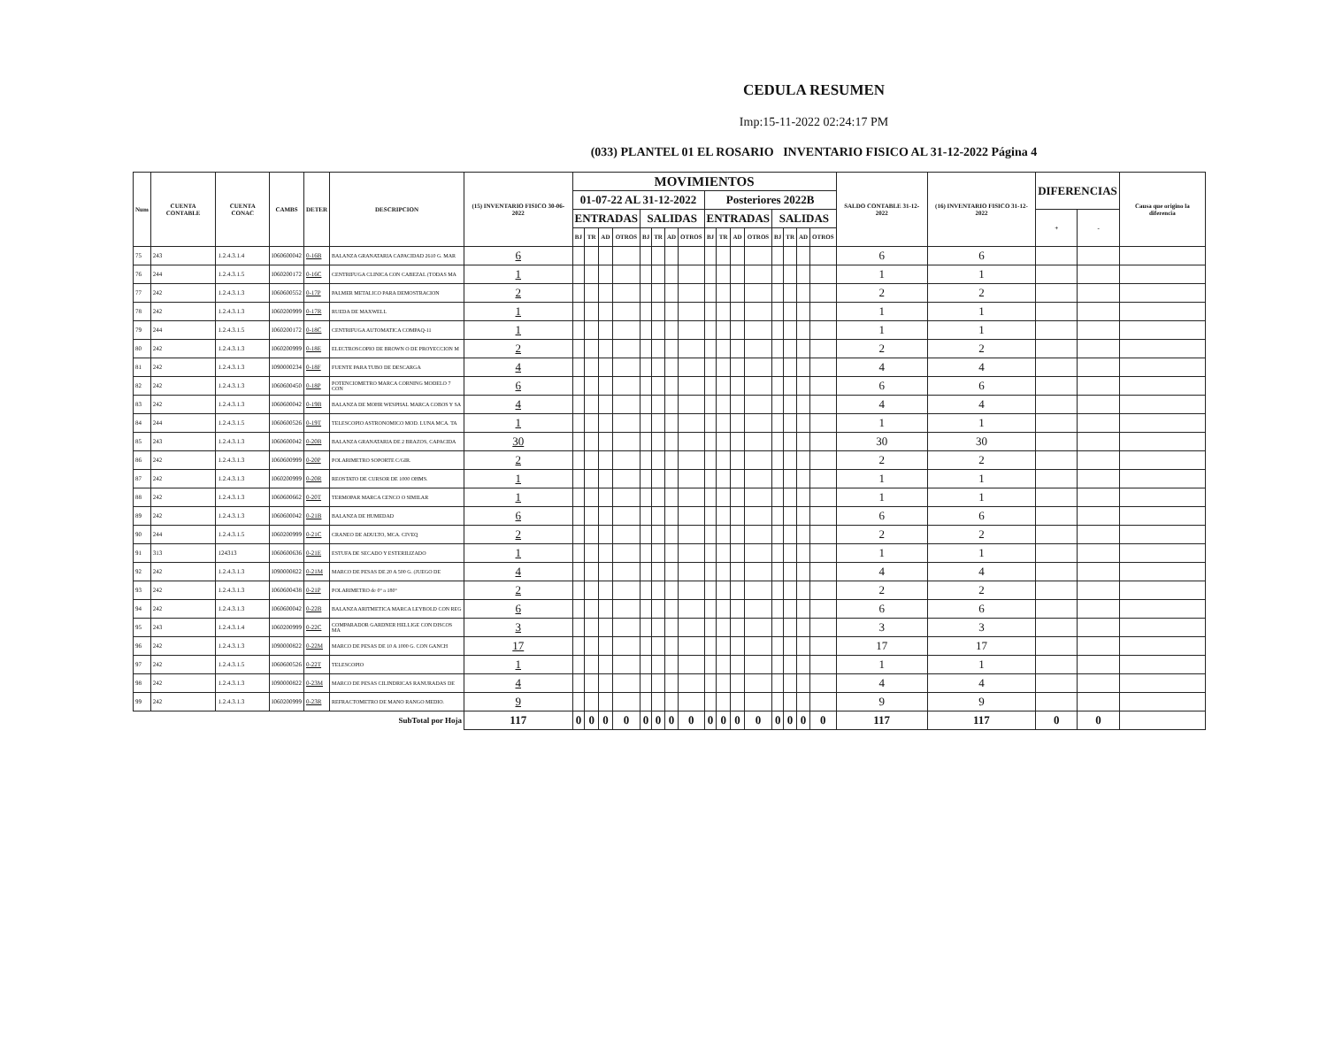CEDULA RESUMEN
Imp:15-11-2022 02:24:17 PM
(033) PLANTEL 01 EL ROSARIO INVENTARIO FISICO AL 31-12-2022 Página 4
| Num | CUENTA CONTABLE | CUENTA CONAC | CAMBS | DETER | DESCRIPCION | (15) INVENTARIO FISICO 30-06-2022 | MOVIMIENTOS | | | | | | | | | | | | | | | | SALDO CONTABLE 31-12-2022 | (16) INVENTARIO FISICO 31-12-2022 | DIFERENCIAS | | Causa que origino la diferencia |
| --- | --- | --- | --- | --- | --- | --- | --- | --- | --- | --- | --- | --- | --- | --- | --- | --- | --- | --- | --- | --- | --- | --- | --- | --- | --- | --- | --- |
| | | | | | | | 01-07-22 AL 31-12-2022 | | | | | | | | Posteriores 2022B | | | | | | | | | | | | |
| | | | | | | | ENTRADAS | | | | SALIDAS | | | | ENTRADAS | | | | SALIDAS | | | | | | + | - | |
| | | | | | | | BJ | TR | AD | OTROS | BJ | TR | AD | OTROS | BJ | TR | AD | OTROS | BJ | TR | AD | OTROS | | | | | |
| 75 | 243 | 1.2.4.3.1.4 | I060600042 | 0-16B | BALANZA GRANATARIA CAPACIDAD 2610 G. MAR | 6 | | | | | | | | | | | | | | | | | 6 | 6 | | | |
| 76 | 244 | 1.2.4.3.1.5 | I060200172 | 0-16C | CENTRIFUGA CLINICA CON CABEZAL (TODAS MA | 1 | | | | | | | | | | | | | | | | | 1 | 1 | | | |
| 77 | 242 | 1.2.4.3.1.3 | I060600552 | 0-17P | PALMER METALICO PARA DEMOSTRACION | 2 | | | | | | | | | | | | | | | | | 2 | 2 | | | |
| 78 | 242 | 1.2.4.3.1.3 | I060200999 | 0-17R | RUEDA DE MAXWELL | 1 | | | | | | | | | | | | | | | | | 1 | 1 | | | |
| 79 | 244 | 1.2.4.3.1.5 | I060200172 | 0-18C | CENTRIFUGA AUTOMATICA COMPAQ-11 | 1 | | | | | | | | | | | | | | | | | 1 | 1 | | | |
| 80 | 242 | 1.2.4.3.1.3 | I060200999 | 0-18E | ELECTROSCOPIO DE BROWN O DE PROYECCION M | 2 | | | | | | | | | | | | | | | | | 2 | 2 | | | |
| 81 | 242 | 1.2.4.3.1.3 | I090000234 | 0-18F | FUENTE PARA TUBO DE DESCARGA | 4 | | | | | | | | | | | | | | | | | 4 | 4 | | | |
| 82 | 242 | 1.2.4.3.1.3 | I060600450 | 0-18P | POTENCIOMETRO MARCA CORNING MODELO 7 CON | 6 | | | | | | | | | | | | | | | | | 6 | 6 | | | |
| 83 | 242 | 1.2.4.3.1.3 | I060600042 | 0-19B | BALANZA DE MOHR WESPHAL MARCA COBOS Y SA | 4 | | | | | | | | | | | | | | | | | 4 | 4 | | | |
| 84 | 244 | 1.2.4.3.1.5 | I060600526 | 0-19T | TELESCOPIO ASTRONOMICO MOD. LUNA MCA. TA | 1 | | | | | | | | | | | | | | | | | 1 | 1 | | | |
| 85 | 243 | 1.2.4.3.1.3 | I060600042 | 0-20B | BALANZA GRANATARIA DE 2 BRAZOS, CAPACIDA | 30 | | | | | | | | | | | | | | | | | 30 | 30 | | | |
| 86 | 242 | 1.2.4.3.1.3 | I060600999 | 0-20P | POLARIMETRO SOPORTE C/GIR. | 2 | | | | | | | | | | | | | | | | | 2 | 2 | | | |
| 87 | 242 | 1.2.4.3.1.3 | I060200999 | 0-20R | REOSTATO DE CURSOR DE 1000 OHMS. | 1 | | | | | | | | | | | | | | | | | 1 | 1 | | | |
| 88 | 242 | 1.2.4.3.1.3 | I060600662 | 0-20T | TERMOPAR MARCA CENCO O SIMILAR | 1 | | | | | | | | | | | | | | | | | 1 | 1 | | | |
| 89 | 242 | 1.2.4.3.1.3 | I060600042 | 0-21B | BALANZA DE HUMEDAD | 6 | | | | | | | | | | | | | | | | | 6 | 6 | | | |
| 90 | 244 | 1.2.4.3.1.5 | I060200999 | 0-21C | CRANEO DE ADULTO, MCA. CIVEQ | 2 | | | | | | | | | | | | | | | | | 2 | 2 | | | |
| 91 | 313 | 124313 | I060600636 | 0-21E | ESTUFA DE SECADO Y ESTERILIZADO | 1 | | | | | | | | | | | | | | | | | 1 | 1 | | | |
| 92 | 242 | 1.2.4.3.1.3 | I090000822 | 0-21M | MARCO DE PESAS DE 20 A 500 G. (JUEGO DE | 4 | | | | | | | | | | | | | | | | | 4 | 4 | | | |
| 93 | 242 | 1.2.4.3.1.3 | I060600438 | 0-21P | POLARIMETRO de 0° a 180° | 2 | | | | | | | | | | | | | | | | | 2 | 2 | | | |
| 94 | 242 | 1.2.4.3.1.3 | I060600042 | 0-22B | BALANZA ARITMETICA MARCA LEYBOLD CON REG | 6 | | | | | | | | | | | | | | | | | 6 | 6 | | | |
| 95 | 243 | 1.2.4.3.1.4 | I060200999 | 0-22C | COMPARADOR GARDNER HELLIGE CON DISCOS MA | 3 | | | | | | | | | | | | | | | | | 3 | 3 | | | |
| 96 | 242 | 1.2.4.3.1.3 | I090000822 | 0-22M | MARCO DE PESAS DE 10 A 1000 G. CON GANCH | 17 | | | | | | | | | | | | | | | | | 17 | 17 | | | |
| 97 | 242 | 1.2.4.3.1.5 | I060600526 | 0-22T | TELESCOPIO | 1 | | | | | | | | | | | | | | | | | 1 | 1 | | | |
| 98 | 242 | 1.2.4.3.1.3 | I090000822 | 0-23M | MARCO DE PESAS CILINDRICAS RANURADAS DE | 4 | | | | | | | | | | | | | | | | | 4 | 4 | | | |
| 99 | 242 | 1.2.4.3.1.3 | I060200999 | 0-23R | REFRACTOMETRO DE MANO RANGO MEDIO. | 9 | | | | | | | | | | | | | | | | | 9 | 9 | | | |
| SubTotal por Hoja | | | | | | 117 | 0 | 0 | 0 | 0 | 0 | 0 | 0 | 0 | 0 | 0 | 0 | 0 | 0 | 0 | 0 | 0 | 117 | 117 | 0 | 0 | |